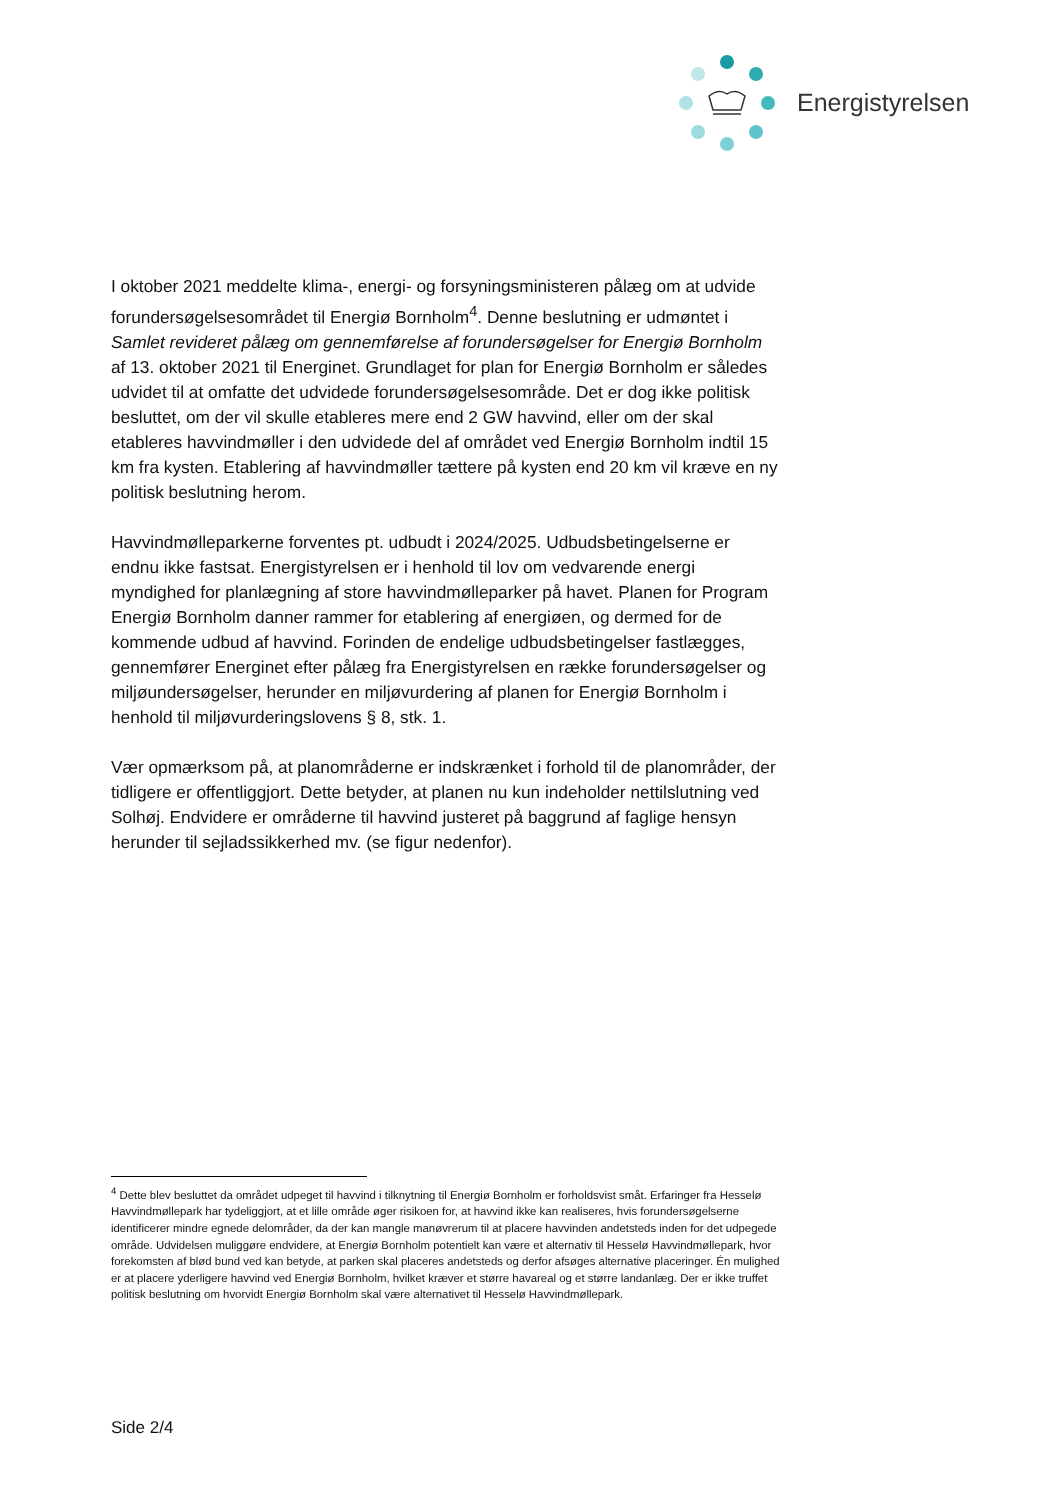Energistyrelsen
I oktober 2021 meddelte klima-, energi- og forsyningsministeren pålæg om at udvide forundersøgelsesområdet til Energiø Bornholm<sup>4</sup>. Denne beslutning er udmøntet i Samlet revideret pålæg om gennemførelse af forundersøgelser for Energiø Bornholm af 13. oktober 2021 til Energinet. Grundlaget for plan for Energiø Bornholm er således udvidet til at omfatte det udvidede forundersøgelsesområde. Det er dog ikke politisk besluttet, om der vil skulle etableres mere end 2 GW havvind, eller om der skal etableres havvindmøller i den udvidede del af området ved Energiø Bornholm indtil 15 km fra kysten. Etablering af havvindmøller tættere på kysten end 20 km vil kræve en ny politisk beslutning herom.
Havvindmølleparkerne forventes pt. udbudt i 2024/2025. Udbudsbetingelserne er endnu ikke fastsat. Energistyrelsen er i henhold til lov om vedvarende energi myndighed for planlægning af store havvindmølleparker på havet. Planen for Program Energiø Bornholm danner rammer for etablering af energiøen, og dermed for de kommende udbud af havvind. Forinden de endelige udbudsbetingelser fastlægges, gennemfører Energinet efter pålæg fra Energistyrelsen en række forundersøgelser og miljøundersøgelser, herunder en miljøvurdering af planen for Energiø Bornholm i henhold til miljøvurderingslovens § 8, stk. 1.
Vær opmærksom på, at planområderne er indskrænket i forhold til de planområder, der tidligere er offentliggjort. Dette betyder, at planen nu kun indeholder nettilslutning ved Solhøj. Endvidere er områderne til havvind justeret på baggrund af faglige hensyn herunder til sejladssikkerhed mv. (se figur nedenfor).
<sup>4</sup> Dette blev besluttet da området udpeget til havvind i tilknytning til Energiø Bornholm er forholdsvist småt. Erfaringer fra Hesselø Havvindmøllepark har tydeliggjort, at et lille område øger risikoen for, at havvind ikke kan realiseres, hvis forundersøgelserne identificerer mindre egnede delområder, da der kan mangle manøvrerum til at placere havvinden andetsteds inden for det udpegede område. Udvidelsen muliggøre endvidere, at Energiø Bornholm potentielt kan være et alternativ til Hesselø Havvindmøllepark, hvor forekomsten af blød bund ved kan betyde, at parken skal placeres andetsteds og derfor afsøges alternative placeringer. Én mulighed er at placere yderligere havvind ved Energiø Bornholm, hvilket kræver et større havareal og et større landanlæg. Der er ikke truffet politisk beslutning om hvorvidt Energiø Bornholm skal være alternativet til Hesselø Havvindmøllepark.
Side 2/4